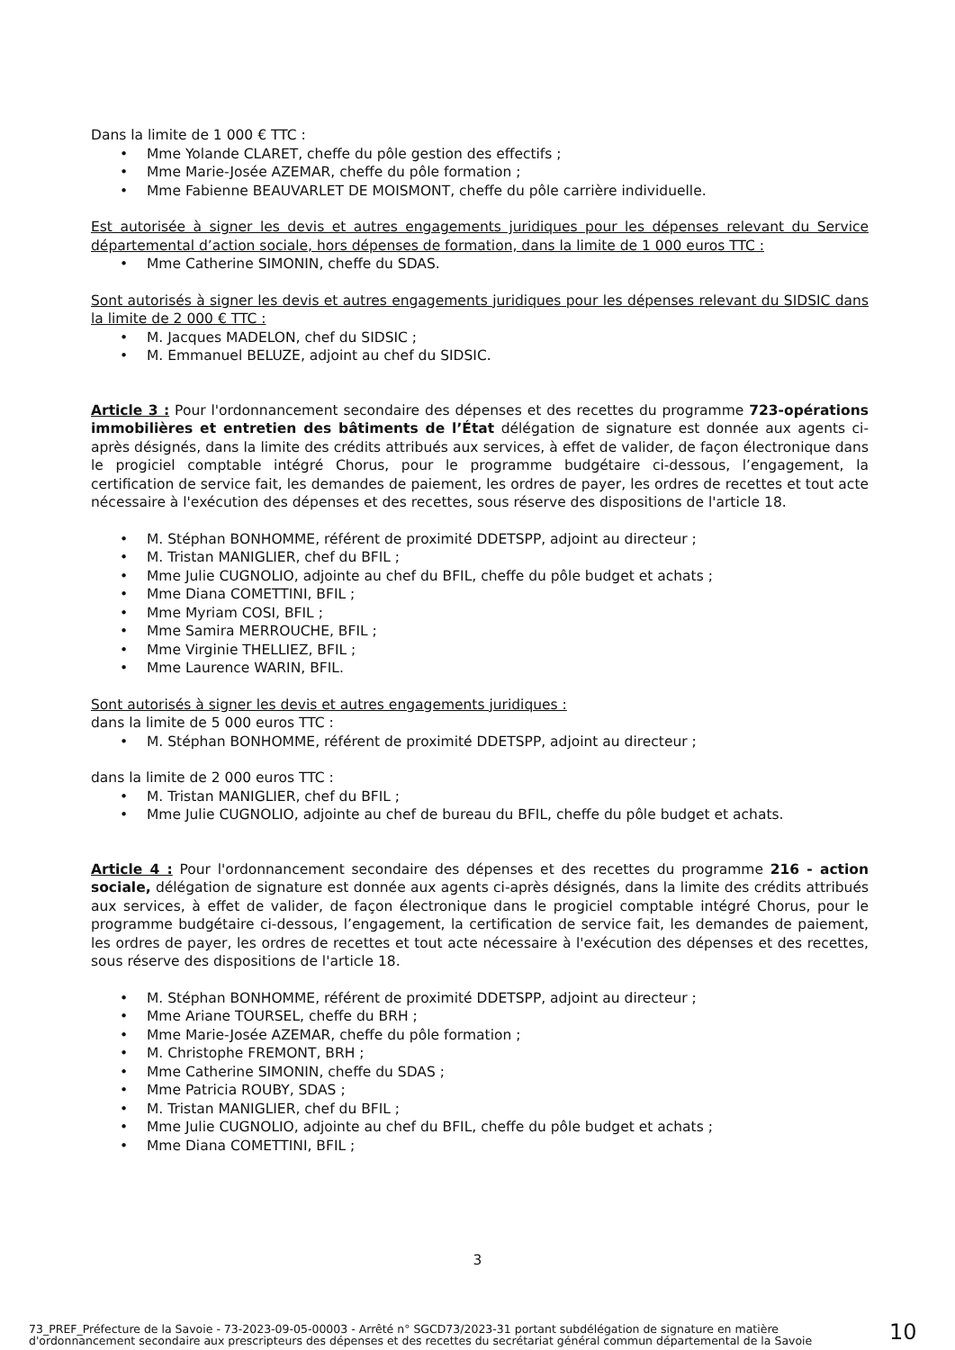Dans la limite de 1 000 € TTC :
Mme Yolande CLARET, cheffe du pôle gestion des effectifs ;
Mme Marie-Josée AZEMAR, cheffe du pôle formation ;
Mme Fabienne BEAUVARLET DE MOISMONT, cheffe du pôle carrière individuelle.
Est autorisée à signer les devis et autres engagements juridiques pour les dépenses relevant du Service départemental d’action sociale, hors dépenses de formation, dans la limite de 1 000 euros TTC :
Mme Catherine SIMONIN, cheffe du SDAS.
Sont autorisés à signer les devis et autres engagements juridiques pour les dépenses relevant du SIDSIC dans la limite de 2 000 € TTC :
M. Jacques MADELON, chef du SIDSIC ;
M. Emmanuel BELUZE, adjoint au chef du SIDSIC.
Article 3 : Pour l'ordonnancement secondaire des dépenses et des recettes du programme 723-opérations immobilières et entretien des bâtiments de l’État délégation de signature est donnée aux agents ci-après désignés, dans la limite des crédits attribués aux services, à effet de valider, de façon électronique dans le progiciel comptable intégré Chorus, pour le programme budgétaire ci-dessous, l’engagement, la certification de service fait, les demandes de paiement, les ordres de payer, les ordres de recettes et tout acte nécessaire à l'exécution des dépenses et des recettes, sous réserve des dispositions de l'article 18.
M. Stéphan BONHOMME, référent de proximité DDETSPP, adjoint au directeur ;
M. Tristan MANIGLIER, chef du BFIL ;
Mme Julie CUGNOLIO, adjointe au chef du BFIL, cheffe du pôle budget et achats ;
Mme Diana COMETTINI, BFIL ;
Mme Myriam COSI, BFIL ;
Mme Samira MERROUCHE, BFIL ;
Mme Virginie THELLIEZ, BFIL ;
Mme Laurence WARIN, BFIL.
Sont autorisés à signer les devis et autres engagements juridiques :
dans la limite de 5 000 euros TTC :
M. Stéphan BONHOMME, référent de proximité DDETSPP, adjoint au directeur ;
dans la limite de 2 000 euros TTC :
M. Tristan MANIGLIER, chef du BFIL ;
Mme Julie CUGNOLIO, adjointe au chef de bureau du BFIL, cheffe du pôle budget et achats.
Article 4 : Pour l'ordonnancement secondaire des dépenses et des recettes du programme 216 - action sociale, délégation de signature est donnée aux agents ci-après désignés, dans la limite des crédits attribués aux services, à effet de valider, de façon électronique dans le progiciel comptable intégré Chorus, pour le programme budgétaire ci-dessous, l’engagement, la certification de service fait, les demandes de paiement, les ordres de payer, les ordres de recettes et tout acte nécessaire à l'exécution des dépenses et des recettes, sous réserve des dispositions de l'article 18.
M. Stéphan BONHOMME, référent de proximité DDETSPP, adjoint au directeur ;
Mme Ariane TOURSEL, cheffe du BRH ;
Mme Marie-Josée AZEMAR, cheffe du pôle formation ;
M. Christophe FREMONT, BRH ;
Mme Catherine SIMONIN, cheffe du SDAS ;
Mme Patricia ROUBY, SDAS ;
M. Tristan MANIGLIER, chef du BFIL ;
Mme Julie CUGNOLIO, adjointe au chef du BFIL, cheffe du pôle budget et achats ;
Mme Diana COMETTINI, BFIL ;
3
73_PREF_Préfecture de la Savoie - 73-2023-09-05-00003 - Arrêté n° SGCD73/2023-31 portant subdélégation de signature en matière d'ordonnancement secondaire aux prescripteurs des dépenses et des recettes du secrétariat général commun départemental de la Savoie
10